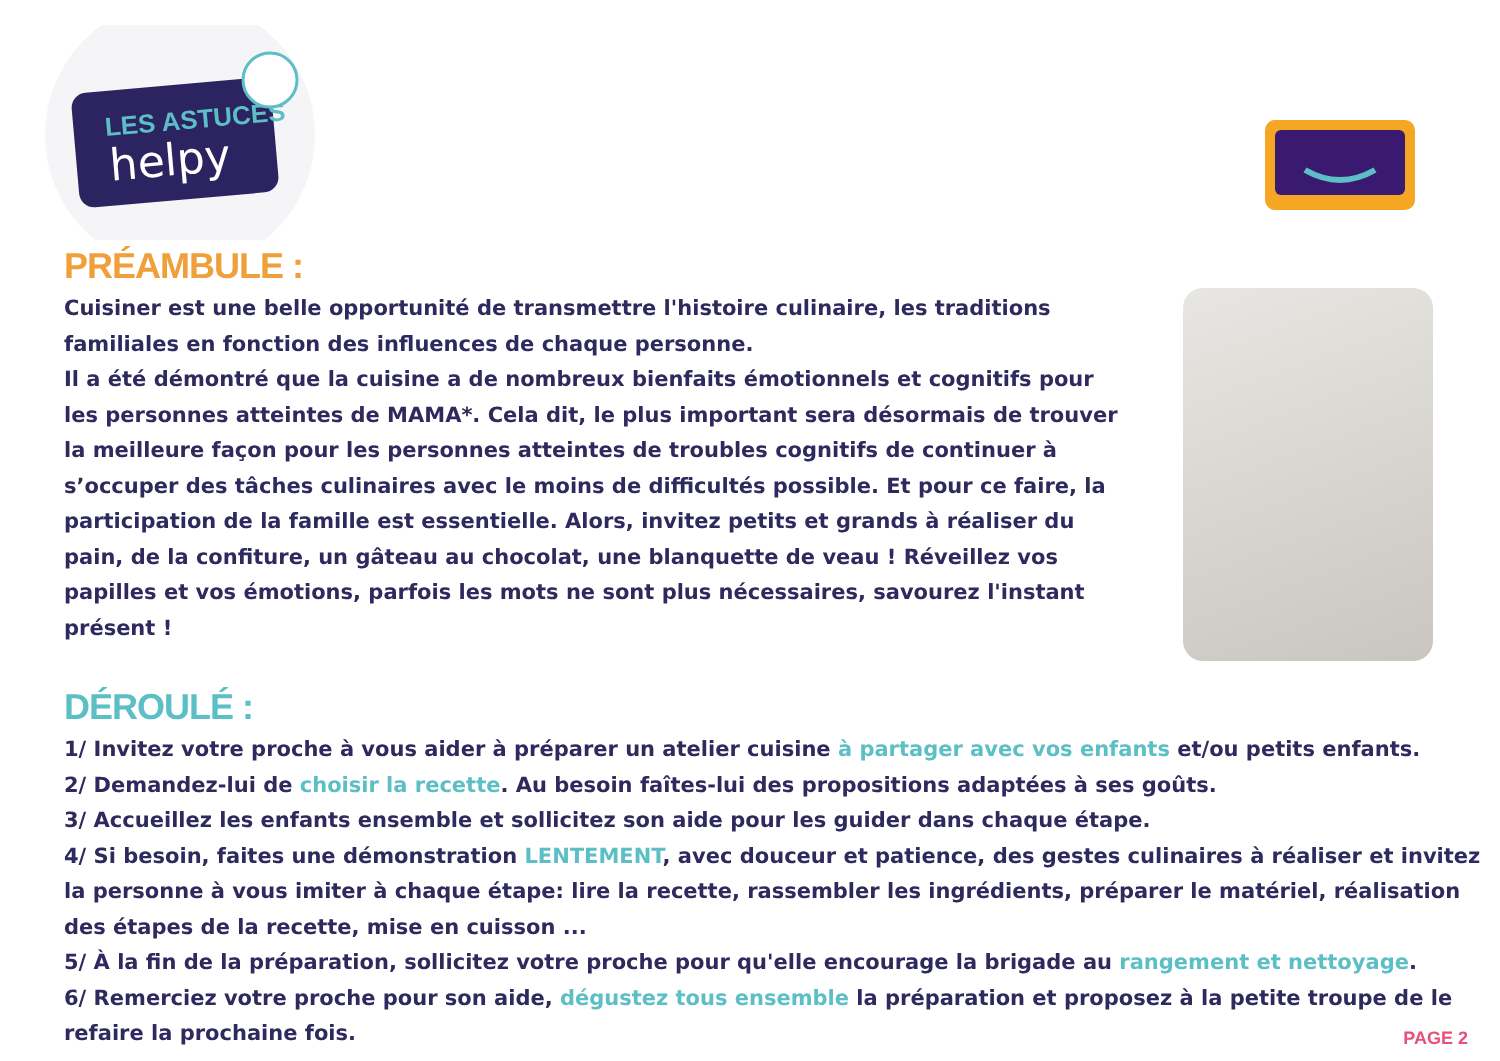LES ASTUCES
helpy
PRÉAMBULE :
Cuisiner est une belle opportunité de transmettre l'histoire culinaire, les traditions familiales en fonction des influences de chaque personne.
Il a été démontré que la cuisine a de nombreux bienfaits émotionnels et cognitifs pour les personnes atteintes de MAMA*. Cela dit, le plus important sera désormais de trouver la meilleure façon pour les personnes atteintes de troubles cognitifs de continuer à s’occuper des tâches culinaires avec le moins de difficultés possible. Et pour ce faire, la participation de la famille est essentielle. Alors, invitez petits et grands à réaliser du pain, de la confiture, un gâteau au chocolat, une blanquette de veau ! Réveillez vos papilles et vos émotions, parfois les mots ne sont plus nécessaires, savourez l'instant présent !
DÉROULÉ :
1/ Invitez votre proche à vous aider à préparer un atelier cuisine à partager avec vos enfants et/ou petits enfants.
2/ Demandez-lui de choisir la recette. Au besoin faîtes-lui des propositions adaptées à ses goûts.
3/ Accueillez les enfants ensemble et sollicitez son aide pour les guider dans chaque étape.
4/ Si besoin, faites une démonstration LENTEMENT, avec douceur et patience, des gestes culinaires à réaliser et invitez la personne à vous imiter à chaque étape: lire la recette, rassembler les ingrédients, préparer le matériel, réalisation des étapes de la recette, mise en cuisson ...
5/ À la fin de la préparation, sollicitez votre proche pour qu'elle encourage la brigade au rangement et nettoyage.
6/ Remerciez votre proche pour son aide, dégustez tous ensemble la préparation et proposez à la petite troupe de le refaire la prochaine fois.
PAGE 2